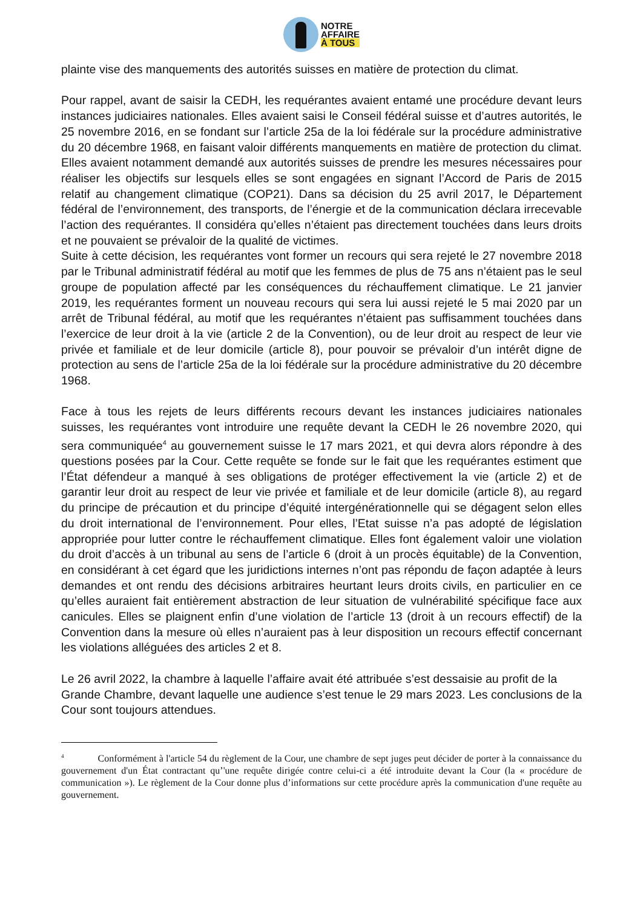NOTRE
AFFAIRE
À TOUS
plainte vise des manquements des autorités suisses en matière de protection du climat.
Pour rappel, avant de saisir la CEDH, les requérantes avaient entamé une procédure devant leurs instances judiciaires nationales. Elles avaient saisi le Conseil fédéral suisse et d’autres autorités, le 25 novembre 2016, en se fondant sur l’article 25a de la loi fédérale sur la procédure administrative du 20 décembre 1968, en faisant valoir différents manquements en matière de protection du climat. Elles avaient notamment demandé aux autorités suisses de prendre les mesures nécessaires pour réaliser les objectifs sur lesquels elles se sont engagées en signant l’Accord de Paris de 2015 relatif au changement climatique (COP21). Dans sa décision du 25 avril 2017, le Département fédéral de l’environnement, des transports, de l’énergie et de la communication déclara irrecevable l’action des requérantes. Il considéra qu’elles n’étaient pas directement touchées dans leurs droits et ne pouvaient se prévaloir de la qualité de victimes.
Suite à cette décision, les requérantes vont former un recours qui sera rejeté le 27 novembre 2018 par le Tribunal administratif fédéral au motif que les femmes de plus de 75 ans n’étaient pas le seul groupe de population affecté par les conséquences du réchauffement climatique. Le 21 janvier 2019, les requérantes forment un nouveau recours qui sera lui aussi rejeté le 5 mai 2020 par un arrêt de Tribunal fédéral, au motif que les requérantes n’étaient pas suffisamment touchées dans l’exercice de leur droit à la vie (article 2 de la Convention), ou de leur droit au respect de leur vie privée et familiale et de leur domicile (article 8), pour pouvoir se prévaloir d’un intérêt digne de protection au sens de l’article 25a de la loi fédérale sur la procédure administrative du 20 décembre 1968.
Face à tous les rejets de leurs différents recours devant les instances judiciaires nationales suisses, les requérantes vont introduire une requête devant la CEDH le 26 novembre 2020, qui sera communiquée<sup>4</sup> au gouvernement suisse le 17 mars 2021, et qui devra alors répondre à des questions posées par la Cour. Cette requête se fonde sur le fait que les requérantes estiment que l’État défendeur a manqué à ses obligations de protéger effectivement la vie (article 2) et de garantir leur droit au respect de leur vie privée et familiale et de leur domicile (article 8), au regard du principe de précaution et du principe d’équité intergénérationnelle qui se dégagent selon elles du droit international de l’environnement. Pour elles, l’Etat suisse n’a pas adopté de législation appropriée pour lutter contre le réchauffement climatique. Elles font également valoir une violation du droit d’accès à un tribunal au sens de l’article 6 (droit à un procès équitable) de la Convention, en considérant à cet égard que les juridictions internes n’ont pas répondu de façon adaptée à leurs demandes et ont rendu des décisions arbitraires heurtant leurs droits civils, en particulier en ce qu’elles auraient fait entièrement abstraction de leur situation de vulnérabilité spécifique face aux canicules. Elles se plaignent enfin d’une violation de l’article 13 (droit à un recours effectif) de la Convention dans la mesure où elles n’auraient pas à leur disposition un recours effectif concernant les violations alléguées des articles 2 et 8.
Le 26 avril 2022, la chambre à laquelle l’affaire avait été attribuée s’est dessaisie au profit de la
Grande Chambre, devant laquelle une audience s’est tenue le 29 mars 2023. Les conclusions de la Cour sont toujours attendues.
<sup>4</sup> Conformément à l'article 54 du règlement de la Cour, une chambre de sept juges peut décider de porter à la connaissance du gouvernement d'un État contractant qu’'une requête dirigée contre celui-ci a été introduite devant la Cour (la « procédure de communication »). Le règlement de la Cour donne plus d’informations sur cette procédure après la communication d'une requête au gouvernement.